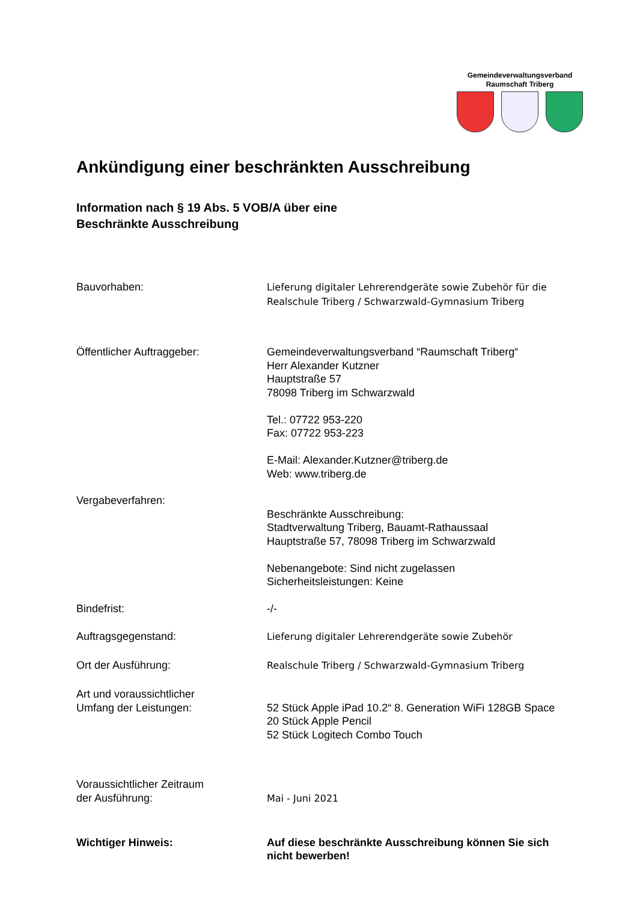Gemeindeverwaltungsverband
Raumschaft Triberg
Ankündigung einer beschränkten Ausschreibung
Information nach § 19 Abs. 5 VOB/A über eine
Beschränkte Ausschreibung
Bauvorhaben:
Lieferung digitaler Lehrerendgeräte sowie Zubehör für die Realschule Triberg / Schwarzwald-Gymnasium Triberg
Öffentlicher Auftraggeber: Gemeindeverwaltungsverband “Raumschaft Triberg“
Herr Alexander Kutzner
Hauptstraße 57
78098 Triberg im Schwarzwald
Tel.: 07722 953-220
Fax: 07722 953-223
E-Mail: Alexander.Kutzner@triberg.de
Web: www.triberg.de
Vergabeverfahren:
Beschränkte Ausschreibung:
Stadtverwaltung Triberg, Bauamt-Rathaussaal
Hauptstraße 57, 78098 Triberg im Schwarzwald
Nebenangebote: Sind nicht zugelassen
Sicherheitsleistungen: Keine
Bindefrist: -/-
Auftragsgegenstand:
Lieferung digitaler Lehrerendgeräte sowie Zubehör
Ort der Ausführung:
Realschule Triberg / Schwarzwald-Gymnasium Triberg
Art und voraussichtlicher
Umfang der Leistungen:
52 Stück Apple iPad 10.2“ 8. Generation WiFi 128GB Space
20 Stück Apple Pencil
52 Stück Logitech Combo Touch
Voraussichtlicher Zeitraum
der Ausführung:
Mai - Juni 2021
Wichtiger Hinweis: Auf diese beschränkte Ausschreibung können Sie sich nicht bewerben!